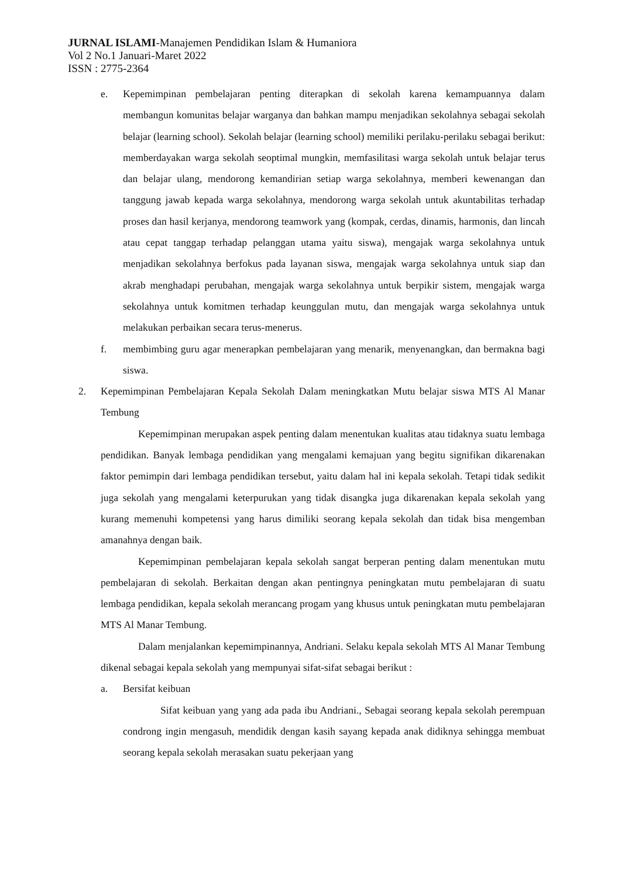JURNAL ISLAMI-Manajemen Pendidikan Islam & Humaniora
Vol 2 No.1 Januari-Maret 2022
ISSN : 2775-2364
e. Kepemimpinan pembelajaran penting diterapkan di sekolah karena kemampuannya dalam membangun komunitas belajar warganya dan bahkan mampu menjadikan sekolahnya sebagai sekolah belajar (learning school). Sekolah belajar (learning school) memiliki perilaku-perilaku sebagai berikut: memberdayakan warga sekolah seoptimal mungkin, memfasilitasi warga sekolah untuk belajar terus dan belajar ulang, mendorong kemandirian setiap warga sekolahnya, memberi kewenangan dan tanggung jawab kepada warga sekolahnya, mendorong warga sekolah untuk akuntabilitas terhadap proses dan hasil kerjanya, mendorong teamwork yang (kompak, cerdas, dinamis, harmonis, dan lincah atau cepat tanggap terhadap pelanggan utama yaitu siswa), mengajak warga sekolahnya untuk menjadikan sekolahnya berfokus pada layanan siswa, mengajak warga sekolahnya untuk siap dan akrab menghadapi perubahan, mengajak warga sekolahnya untuk berpikir sistem, mengajak warga sekolahnya untuk komitmen terhadap keunggulan mutu, dan mengajak warga sekolahnya untuk melakukan perbaikan secara terus-menerus.
f. membimbing guru agar menerapkan pembelajaran yang menarik, menyenangkan, dan bermakna bagi siswa.
2. Kepemimpinan Pembelajaran Kepala Sekolah Dalam meningkatkan Mutu belajar siswa MTS Al Manar Tembung
Kepemimpinan merupakan aspek penting dalam menentukan kualitas atau tidaknya suatu lembaga pendidikan. Banyak lembaga pendidikan yang mengalami kemajuan yang begitu signifikan dikarenakan faktor pemimpin dari lembaga pendidikan tersebut, yaitu dalam hal ini kepala sekolah. Tetapi tidak sedikit juga sekolah yang mengalami keterpurukan yang tidak disangka juga dikarenakan kepala sekolah yang kurang memenuhi kompetensi yang harus dimiliki seorang kepala sekolah dan tidak bisa mengemban amanahnya dengan baik.
Kepemimpinan pembelajaran kepala sekolah sangat berperan penting dalam menentukan mutu pembelajaran di sekolah. Berkaitan dengan akan pentingnya peningkatan mutu pembelajaran di suatu lembaga pendidikan, kepala sekolah merancang progam yang khusus untuk peningkatan mutu pembelajaran MTS Al Manar Tembung.
Dalam menjalankan kepemimpinannya, Andriani. Selaku kepala sekolah MTS Al Manar Tembung dikenal sebagai kepala sekolah yang mempunyai sifat-sifat sebagai berikut :
a. Bersifat keibuan
Sifat keibuan yang yang ada pada ibu Andriani., Sebagai seorang kepala sekolah perempuan condrong ingin mengasuh, mendidik dengan kasih sayang kepada anak didiknya sehingga membuat seorang kepala sekolah merasakan suatu pekerjaan yang